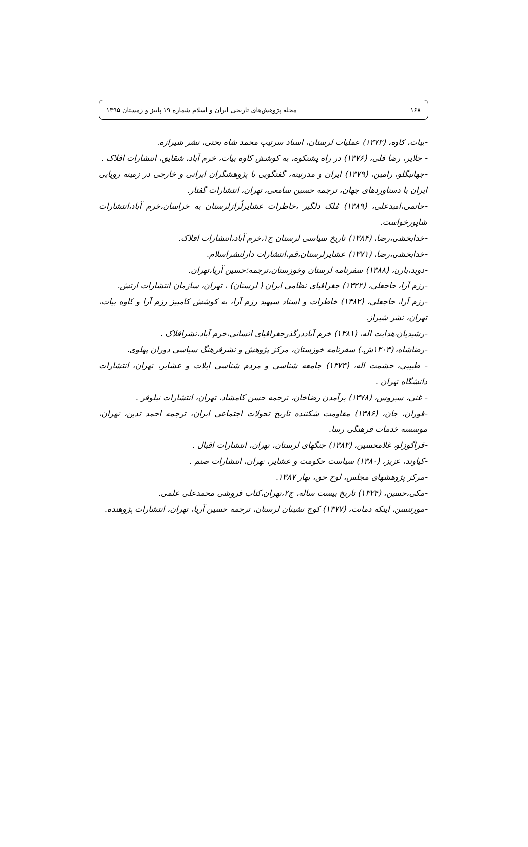۱۶۸ مجله پژوهش‌های تاریخی ایران و اسلام شماره ۱۹ پاییز و زمستان ۱۳۹۵
-بیات، کاوه، (۱۳۷۳) عملیات لرستان، اسناد سرتیپ محمد شاه بختی، نشر شیرازه.
- جلایر، رضا قلی، (۱۳۷۶) در راه پشتکوه، به کوشش کاوه بیات، خرم آباد، شقایق، انتشارات افلاک .
-جهانبگلو، رامین، (۱۳۷۹) ایران و مدرنیته، گفتگویی با پژوهشگران ایرانی و خارجی در زمینه رویایی ایران با دستاوردهای جهان، ترجمه حسین سامعی، تهران، انتشارات گفتار.
-حاتمی،امیدعلی، (۱۳۸۹) مُلک دلگیر ،خاطرات عشایرلُرازلرستان به خراسان،خرم آباد،انتشارات شاپورخواست.
-خدابخشی،رضا، (۱۳۸۴) تاریخ سیاسی لرستان ج۱،خرم آباد،انتشارات افلاک.
-خدابخشی،رضا، (۱۳۷۱) عشایرلرستان،قم،انتشارات دارلنشراسلام.
-دوبد،بارن، (۱۳۸۸) سفرنامه لرستان وخوزستان،ترجمه:حسین آریا،تهران.
-رزم آرا، حاجعلی، (۱۳۲۲) جغرافیای نظامی ایران ( لرستان) ، تهران، سازمان انتشارات ارتش.
-رزم آرا، حاجعلی، (۱۳۸۲) خاطرات و اسناد سپهبد رزم آرا، به کوشش کامبیز رزم آرا و کاوه بیات، تهران، نشر شیراز.
-رشیدیان،هدایت اله، (۱۳۸۱) خرم آباددرگذرجغرافیای انسانی،خرم آباد،نشرافلاک .
-رضاشاه، (۱۳۰۳ش.) سفرنامه خوزستان، مرکز پژوهش و نشرفرهنگ سیاسی دوران پهلوی.
- طبیبی، حشمت اله، (۱۳۷۴) جامعه شناسی و مردم شناسی ایلات و عشایر، تهران، انتشارات دانشگاه تهران .
- غنی، سیروس، (۱۳۷۸) برآمدن رضاخان، ترجمه حسن کامشاد، تهران، انتشارات نیلوفر .
-فوران، جان، (۱۳۸۶) مقاومت شکننده تاریخ تحولات اجتماعی ایران، ترجمه احمد تدین، تهران، موسسه خدمات فرهنگی رسا.
-قراگوزلو، غلامحسین، (۱۳۸۳) جنگهای لرستان، تهران، انتشارات اقبال .
-کیاوند، عزیز، (۱۳۸۰) سیاست حکومت و عشایر، تهران، انتشارات صنم .
-مرکز پژوهشهای مجلس، لوح حق، بهار ۱۳۸۷.
-مکی،حسین، (۱۳۲۴) تاریخ بیست ساله، ج۲،تهران،کتاب فروشی محمدعلی علمی.
-مورتنسن، اینکه دمانت، (۱۳۷۷) کوچ نشینان لرستان، ترجمه حسین آریا، تهران، انتشارات پژوهنده.